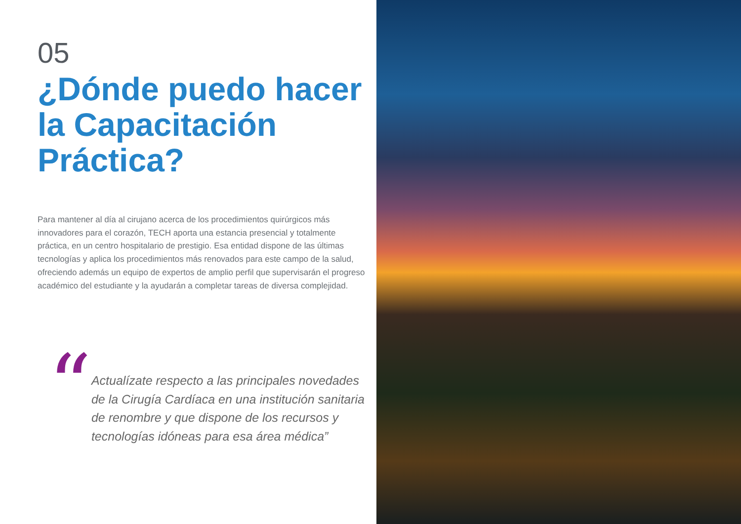05
¿Dónde puedo hacer la Capacitación Práctica?
Para mantener al día al cirujano acerca de los procedimientos quirúrgicos más innovadores para el corazón, TECH aporta una estancia presencial y totalmente práctica, en un centro hospitalario de prestigio. Esa entidad dispone de las últimas tecnologías y aplica los procedimientos más renovados para este campo de la salud, ofreciendo además un equipo de expertos de amplio perfil que supervisarán el progreso académico del estudiante y la ayudarán a completar tareas de diversa complejidad.
“
Actualízate respecto a las principales novedades de la Cirugía Cardíaca en una institución sanitaria de renombre y que dispone de los recursos y tecnologías idóneas para esa área médica”